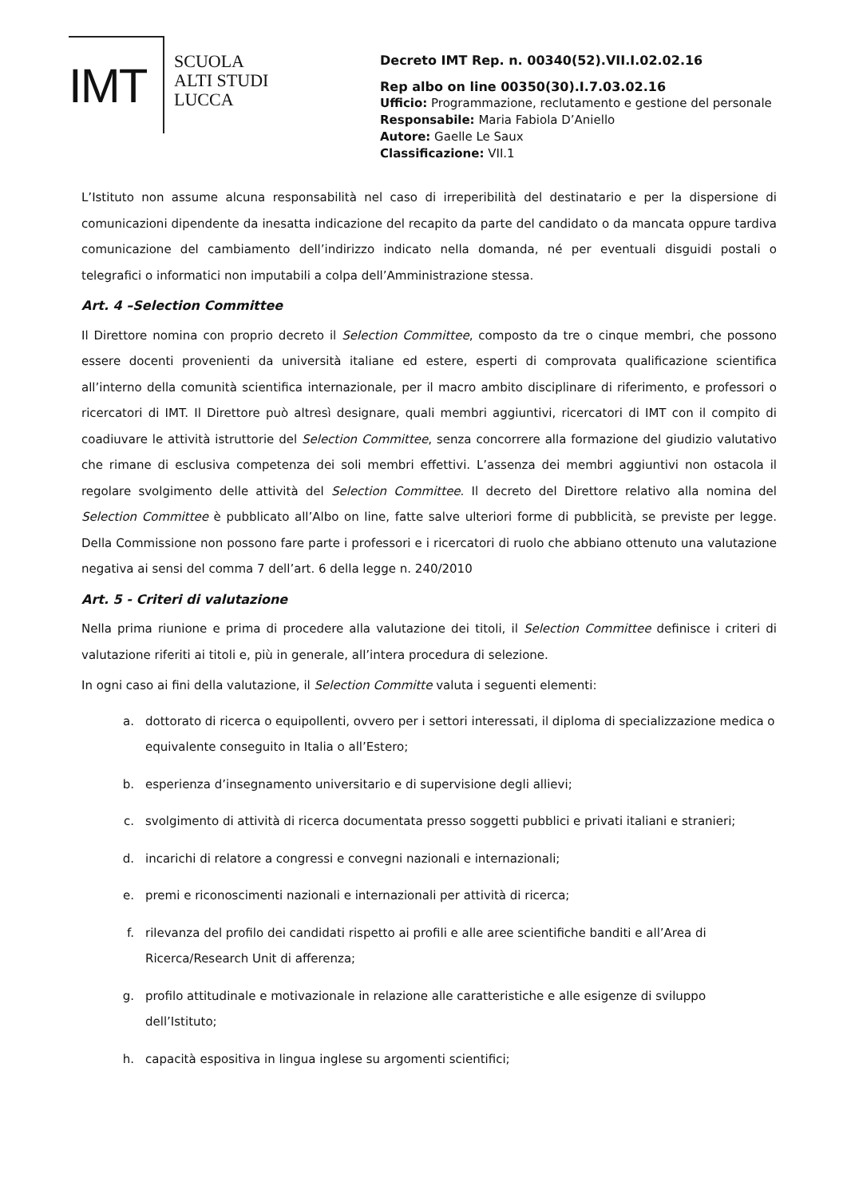IMT
SCUOLA
ALTI STUDI
LUCCA
Decreto IMT Rep. n. 00340(52).VII.I.02.02.16
Rep albo on line 00350(30).I.7.03.02.16
Ufficio: Programmazione, reclutamento e gestione del personale
Responsabile: Maria Fabiola D’Aniello
Autore: Gaelle Le Saux
Classificazione: VII.1
L’Istituto non assume alcuna responsabilità nel caso di irreperibilità del destinatario e per la dispersione di comunicazioni dipendente da inesatta indicazione del recapito da parte del candidato o da mancata oppure tardiva comunicazione del cambiamento dell’indirizzo indicato nella domanda, né per eventuali disguidi postali o telegrafici o informatici non imputabili a colpa dell’Amministrazione stessa.
Art. 4 –Selection Committee
Il Direttore nomina con proprio decreto il Selection Committee, composto da tre o cinque membri, che possono essere docenti provenienti da università italiane ed estere, esperti di comprovata qualificazione scientifica all’interno della comunità scientifica internazionale, per il macro ambito disciplinare di riferimento, e professori o ricercatori di IMT. Il Direttore può altresì designare, quali membri aggiuntivi, ricercatori di IMT con il compito di coadiuvare le attività istruttorie del Selection Committee, senza concorrere alla formazione del giudizio valutativo che rimane di esclusiva competenza dei soli membri effettivi. L’assenza dei membri aggiuntivi non ostacola il regolare svolgimento delle attività del Selection Committee. Il decreto del Direttore relativo alla nomina del Selection Committee è pubblicato all’Albo on line, fatte salve ulteriori forme di pubblicità, se previste per legge. Della Commissione non possono fare parte i professori e i ricercatori di ruolo che abbiano ottenuto una valutazione negativa ai sensi del comma 7 dell’art. 6 della legge n. 240/2010
Art. 5 - Criteri di valutazione
Nella prima riunione e prima di procedere alla valutazione dei titoli, il Selection Committee definisce i criteri di valutazione riferiti ai titoli e, più in generale, all’intera procedura di selezione.
In ogni caso ai fini della valutazione, il Selection Committe valuta i seguenti elementi:
a. dottorato di ricerca o equipollenti, ovvero per i settori interessati, il diploma di specializzazione medica o equivalente conseguito in Italia o all’Estero;
b. esperienza d’insegnamento universitario e di supervisione degli allievi;
c. svolgimento di attività di ricerca documentata presso soggetti pubblici e privati italiani e stranieri;
d. incarichi di relatore a congressi e convegni nazionali e internazionali;
e. premi e riconoscimenti nazionali e internazionali per attività di ricerca;
f. rilevanza del profilo dei candidati rispetto ai profili e alle aree scientifiche banditi e all’Area di Ricerca/Research Unit di afferenza;
g. profilo attitudinale e motivazionale in relazione alle caratteristiche e alle esigenze di sviluppo dell’Istituto;
h. capacità espositiva in lingua inglese su argomenti scientifici;